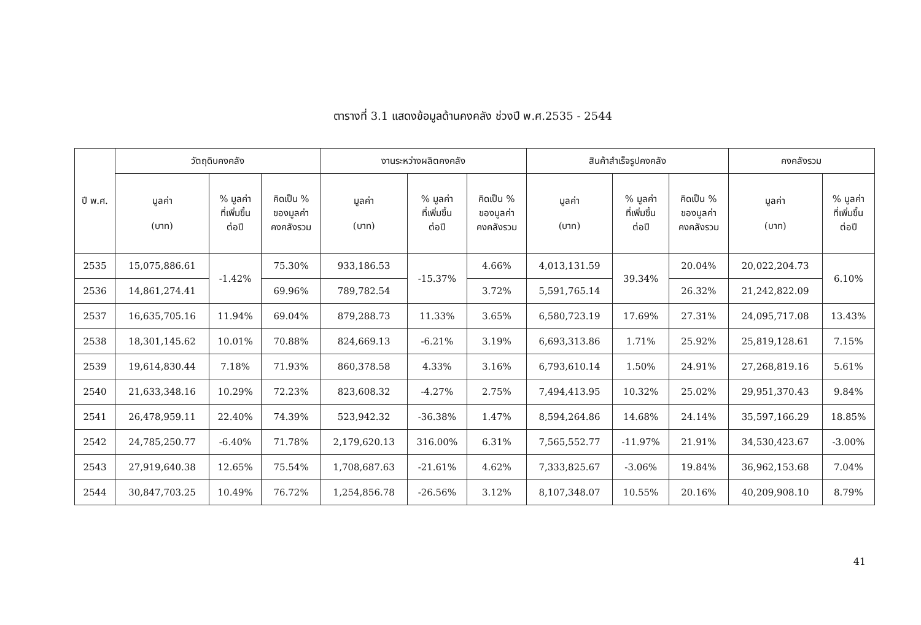ตารางที่ 3.1 แสดงข้อมูลด้านคงคลัง ช่วงปี พ.ศ.2535 - 2544
| ปี พ.ศ. | วัตถุดิบคงคลัง | | | งานระหว่างผลิตคงคลัง | | | สินค้าสำเร็จรูปคงคลัง | | | คงคลังรวม | |
| --- | --- | --- | --- | --- | --- | --- | --- | --- | --- | --- | --- |
| | มูลค่า (บาท) | % มูลค่า ที่เพิ่มขึ้น ต่อปี | คิดเป็น % ของมูลค่า คงคลังรวม | มูลค่า (บาท) | % มูลค่า ที่เพิ่มขึ้น ต่อปี | คิดเป็น % ของมูลค่า คงคลังรวม | มูลค่า (บาท) | % มูลค่า ที่เพิ่มขึ้น ต่อปี | คิดเป็น % ของมูลค่า คงคลังรวม | มูลค่า (บาท) | % มูลค่า ที่เพิ่มขึ้น ต่อปี |
| 2535 | 15,075,886.61 | -1.42% | 75.30% | 933,186.53 | -15.37% | 4.66% | 4,013,131.59 | 39.34% | 20.04% | 20,022,204.73 | 6.10% |
| 2536 | 14,861,274.41 | | 69.96% | 789,782.54 | | 3.72% | 5,591,765.14 | | 26.32% | 21,242,822.09 | |
| 2537 | 16,635,705.16 | 11.94% | 69.04% | 879,288.73 | 11.33% | 3.65% | 6,580,723.19 | 17.69% | 27.31% | 24,095,717.08 | 13.43% |
| 2538 | 18,301,145.62 | 10.01% | 70.88% | 824,669.13 | -6.21% | 3.19% | 6,693,313.86 | 1.71% | 25.92% | 25,819,128.61 | 7.15% |
| 2539 | 19,614,830.44 | 7.18% | 71.93% | 860,378.58 | 4.33% | 3.16% | 6,793,610.14 | 1.50% | 24.91% | 27,268,819.16 | 5.61% |
| 2540 | 21,633,348.16 | 10.29% | 72.23% | 823,608.32 | -4.27% | 2.75% | 7,494,413.95 | 10.32% | 25.02% | 29,951,370.43 | 9.84% |
| 2541 | 26,478,959.11 | 22.40% | 74.39% | 523,942.32 | -36.38% | 1.47% | 8,594,264.86 | 14.68% | 24.14% | 35,597,166.29 | 18.85% |
| 2542 | 24,785,250.77 | -6.40% | 71.78% | 2,179,620.13 | 316.00% | 6.31% | 7,565,552.77 | -11.97% | 21.91% | 34,530,423.67 | -3.00% |
| 2543 | 27,919,640.38 | 12.65% | 75.54% | 1,708,687.63 | -21.61% | 4.62% | 7,333,825.67 | -3.06% | 19.84% | 36,962,153.68 | 7.04% |
| 2544 | 30,847,703.25 | 10.49% | 76.72% | 1,254,856.78 | -26.56% | 3.12% | 8,107,348.07 | 10.55% | 20.16% | 40,209,908.10 | 8.79% |
41